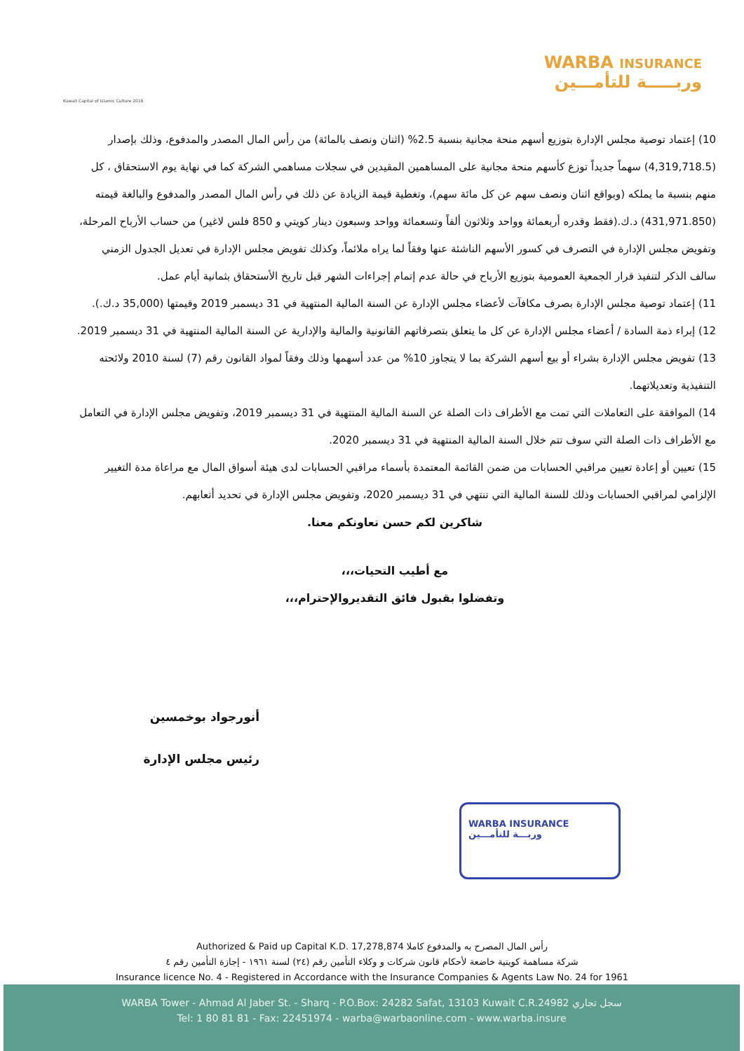Kuwait Capital of Islamic Culture 2016
WARBA INSURANCE
وربـــــة للتأمـــين
10) إعتماد توصية مجلس الإدارة بتوزيع أسهم منحة مجانية بنسبة 2.5% (اثنان ونصف بالمائة) من رأس المال المصدر والمدفوع، وذلك بإصدار (4,319,718.5) سهماً جديداً توزع كأسهم منحة مجانية على المساهمين المقيدين في سجلات مساهمي الشركة كما في نهاية يوم الاستحقاق ، كل منهم بنسبة ما يملكه (وبواقع اثنان ونصف سهم عن كل مائة سهم)، وتغطية قيمة الزيادة عن ذلك في رأس المال المصدر والمدفوع والبالغة قيمته (431,971.850) د.ك.(فقط وقدره أربعمائة وواحد وثلاثون ألفاً وتسعمائة وواحد وسبعون دينار كويتي و 850 فلس لاغير) من حساب الأرباح المرحلة، وتفويض مجلس الإدارة في التصرف في كسور الأسهم الناشئة عنها وفقاً لما يراه ملائماً، وكذلك تفويض مجلس الإدارة في تعديل الجدول الزمني سالف الذكر لتنفيذ قرار الجمعية العمومية بتوزيع الأرباح في حالة عدم إتمام إجراءات الشهر قبل تاريخ الأستحقاق بثمانية أيام عمل.
11) إعتماد توصية مجلس الإدارة بصرف مكافآت لأعضاء مجلس الإدارة عن السنة المالية المنتهية في 31 ديسمبر 2019 وقيمتها (35,000 د.ك.).
12) إبراء ذمة السادة / أعضاء مجلس الإدارة عن كل ما يتعلق بتصرفاتهم القانونية والمالية والإدارية عن السنة المالية المنتهية في 31 ديسمبر 2019.
13) تفويض مجلس الإدارة بشراء أو بيع أسهم الشركة بما لا يتجاوز 10% من عدد أسهمها وذلك وفقاً لمواد القانون رقم (7) لسنة 2010 ولائحته التنفيذية وتعديلاتهما.
14) الموافقة على التعاملات التي تمت مع الأطراف ذات الصلة عن السنة المالية المنتهية في 31 ديسمبر 2019، وتفويض مجلس الإدارة في التعامل مع الأطراف ذات الصلة التي سوف تتم خلال السنة المالية المنتهية في 31 ديسمبر 2020.
15) تعيين أو إعادة تعيين مراقبي الحسابات من ضمن القائمة المعتمدة بأسماء مراقبي الحسابات لدى هيئة أسواق المال مع مراعاة مدة التغيير الإلزامي لمراقبي الحسابات وذلك للسنة المالية التي تنتهي في 31 ديسمبر 2020، وتفويض مجلس الإدارة في تحديد أتعابهم.
شاكرين لكم حسن تعاونكم معنا.
مع أطيب التحيات،،،
وتفضلوا بقبول فائق التقديروالإحترام،،،
أنورجواد بوخمسين
رئيس مجلس الإدارة
WARBA INSURANCE
وربـــة للتأمـــين
Authorized & Paid up Capital K.D. 17,278,874 رأس المال المصرح به والمدفوع كاملا
شركة مساهمة كويتية خاضعة لأحكام قانون شركات و وكلاء التأمين رقم (٢٤) لسنة ١٩٦١ - إجازة التأمين رقم ٤
Insurance licence No. 4 - Registered in Accordance with the Insurance Companies & Agents Law No. 24 for 1961
WARBA Tower - Ahmad Al Jaber St. - Sharq - P.O.Box: 24282 Safat, 13103 Kuwait C.R.24982 سجل تجاري
Tel: 1 80 81 81 - Fax: 22451974 - warba@warbaonline.com - www.warba.insure